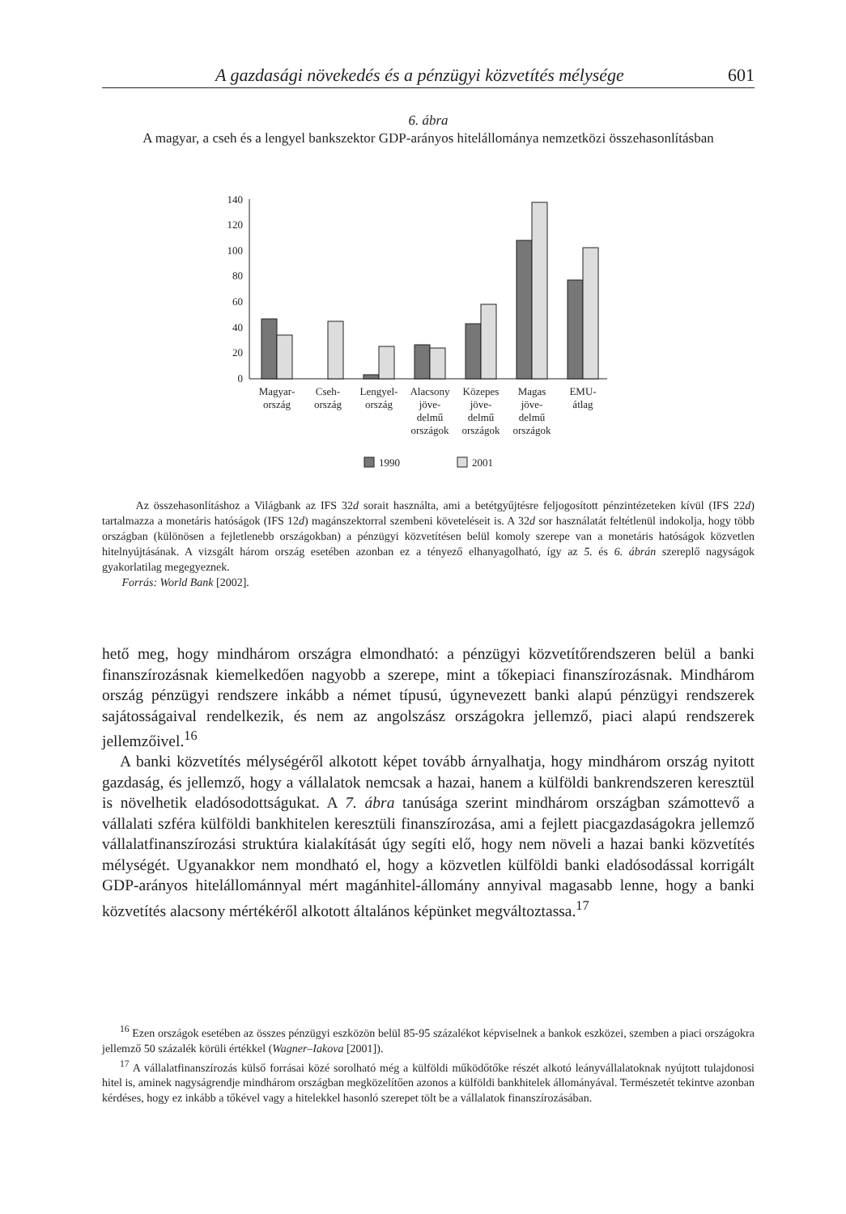A gazdasági növekedés és a pénzügyi közvetítés mélysége 601
6. ábra
A magyar, a cseh és a lengyel bankszektor GDP-arányos hitelállománya nemzetközi összehasonlításban
0
20
40
60
80
100
120
140
Magyar-
ország
Cseh-
ország
Lengyel-
ország
Alacsony
jöve-
delmű
országok
Közepes
jöve-
delmű
országok
Magas
jöve-
delmű
országok
EMU-
átlag
1990
2001
Az összehasonlításhoz a Világbank az IFS 32d sorait használta, ami a betétgyűjtésre feljogosított pénzintézeteken kívül (IFS 22d) tartalmazza a monetáris hatóságok (IFS 12d) magánszektorral szembeni követeléseit is. A 32d sor használatát feltétlenül indokolja, hogy több országban (különösen a fejletlenebb országokban) a pénzügyi közvetítésen belül komoly szerepe van a monetáris hatóságok közvetlen hitelnyújtásának. A vizsgált három ország esetében azonban ez a tényező elhanyagolható, így az 5. és 6. ábrán szereplő nagyságok gyakorlatilag megegyeznek.
Forrás: World Bank [2002].
hető meg, hogy mindhárom országra elmondható: a pénzügyi közvetítőrendszeren belül a banki finanszírozásnak kiemelkedően nagyobb a szerepe, mint a tőkepiaci finanszírozásnak. Mindhárom ország pénzügyi rendszere inkább a német típusú, úgynevezett banki alapú pénzügyi rendszerek sajátosságaival rendelkezik, és nem az angolszász országokra jellemző, piaci alapú rendszerek jellemzőivel.<sup>16</sup>
A banki közvetítés mélységéről alkotott képet tovább árnyalhatja, hogy mindhárom ország nyitott gazdaság, és jellemző, hogy a vállalatok nemcsak a hazai, hanem a külföldi bankrendszeren keresztül is növelhetik eladósodottságukat. A 7. ábra tanúsága szerint mindhárom országban számottevő a vállalati szféra külföldi bankhitelen keresztüli finanszírozása, ami a fejlett piacgazdaságokra jellemző vállalatfinanszírozási struktúra kialakítását úgy segíti elő, hogy nem növeli a hazai banki közvetítés mélységét. Ugyanakkor nem mondható el, hogy a közvetlen külföldi banki eladósodással korrigált GDP-arányos hitelállománnyal mért magánhitel-állomány annyival magasabb lenne, hogy a banki közvetítés alacsony mértékéről alkotott általános képünket megváltoztassa.<sup>17</sup>
<sup>16</sup> Ezen országok esetében az összes pénzügyi eszközön belül 85-95 százalékot képviselnek a bankok eszközei, szemben a piaci országokra jellemző 50 százalék körüli értékkel (Wagner–Iakova [2001]).
<sup>17</sup> A vállalatfinanszírozás külső forrásai közé sorolható még a külföldi működőtőke részét alkotó leányvállalatoknak nyújtott tulajdonosi hitel is, aminek nagyságrendje mindhárom országban megközelítően azonos a külföldi bankhitelek állományával. Természetét tekintve azonban kérdéses, hogy ez inkább a tőkével vagy a hitelekkel hasonló szerepet tölt be a vállalatok finanszírozásában.